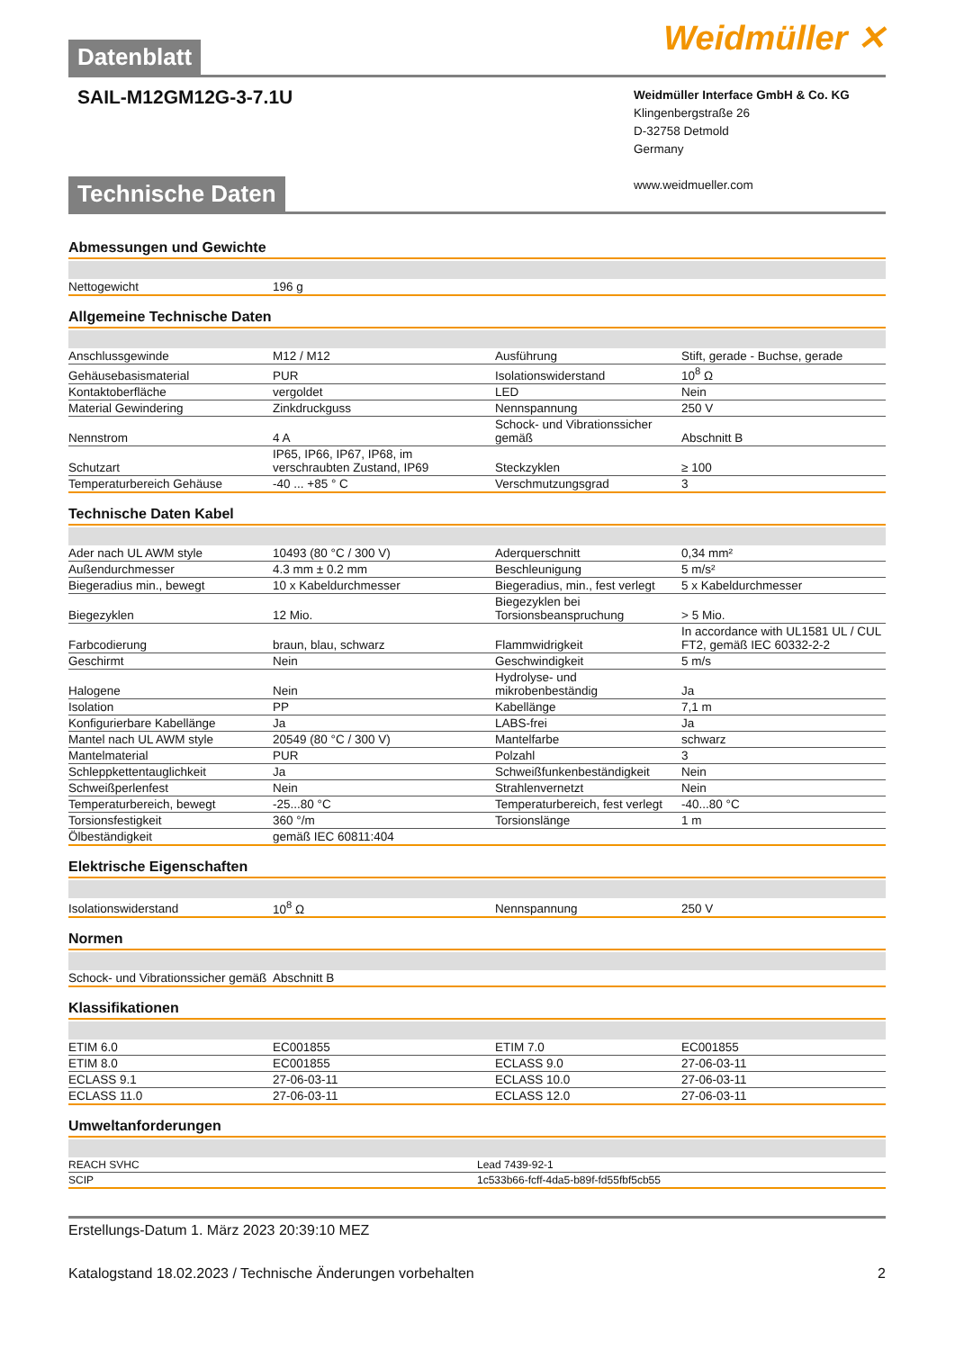Weidmüller ✕
Datenblatt
SAIL-M12GM12G-3-7.1U
Weidmüller Interface GmbH & Co. KG
Klingenbergstraße 26
D-32758 Detmold
Germany
www.weidmueller.com
Technische Daten
Abmessungen und Gewichte
| Nettogewicht | 196 g | | |
Allgemeine Technische Daten
| Anschlussgewinde | M12 / M12 | Ausführung | Stift, gerade - Buchse, gerade |
| Gehäusebasismaterial | PUR | Isolationswiderstand | 10<sup>8</sup> Ω |
| Kontaktoberfläche | vergoldet | LED | Nein |
| Material Gewindering | Zinkdruckguss | Nennspannung | 250 V |
| Nennstrom | 4 A | Schock- und Vibrationssicher gemäß | Abschnitt B |
| Schutzart | IP65, IP66, IP67, IP68, im verschraubten Zustand, IP69 | Steckzyklen | ≥ 100 |
| Temperaturbereich Gehäuse | -40 ... +85 ° C | Verschmutzungsgrad | 3 |
Technische Daten Kabel
| Ader nach UL AWM style | 10493 (80 °C / 300 V) | Aderquerschnitt | 0,34 mm² |
| Außendurchmesser | 4.3 mm ± 0.2 mm | Beschleunigung | 5 m/s² |
| Biegeradius min., bewegt | 10 x Kabeldurchmesser | Biegeradius, min., fest verlegt | 5 x Kabeldurchmesser |
| Biegezyklen | 12 Mio. | Biegezyklen bei Torsionsbeanspruchung | > 5 Mio. |
| Farbcodierung | braun, blau, schwarz | Flammwidrigkeit | In accordance with UL1581 UL / CUL FT2, gemäß IEC 60332-2-2 |
| Geschirmt | Nein | Geschwindigkeit | 5 m/s |
| Halogene | Nein | Hydrolyse- und mikrobenbeständig | Ja |
| Isolation | PP | Kabellänge | 7,1 m |
| Konfigurierbare Kabellänge | Ja | LABS-frei | Ja |
| Mantel nach UL AWM style | 20549 (80 °C / 300 V) | Mantelfarbe | schwarz |
| Mantelmaterial | PUR | Polzahl | 3 |
| Schleppkettentauglichkeit | Ja | Schweißfunkenbeständigkeit | Nein |
| Schweißperlenfest | Nein | Strahlenvernetzt | Nein |
| Temperaturbereich, bewegt | -25...80 °C | Temperaturbereich, fest verlegt | -40...80 °C |
| Torsionsfestigkeit | 360 °/m | Torsionslänge | 1 m |
| Ölbeständigkeit | gemäß IEC 60811:404 | | |
Elektrische Eigenschaften
| Isolationswiderstand | 10<sup>8</sup> Ω | Nennspannung | 250 V |
Normen
| Schock- und Vibrationssicher gemäß | Abschnitt B | | |
Klassifikationen
| ETIM 6.0 | EC001855 | ETIM 7.0 | EC001855 |
| ETIM 8.0 | EC001855 | ECLASS 9.0 | 27-06-03-11 |
| ECLASS 9.1 | 27-06-03-11 | ECLASS 10.0 | 27-06-03-11 |
| ECLASS 11.0 | 27-06-03-11 | ECLASS 12.0 | 27-06-03-11 |
Umweltanforderungen
| REACH SVHC | Lead 7439-92-1 |
| SCIP | 1c533b66-fcff-4da5-b89f-fd55fbf5cb55 |
Erstellungs-Datum 1. März 2023 20:39:10 MEZ
Katalogstand 18.02.2023 / Technische Änderungen vorbehalten 2